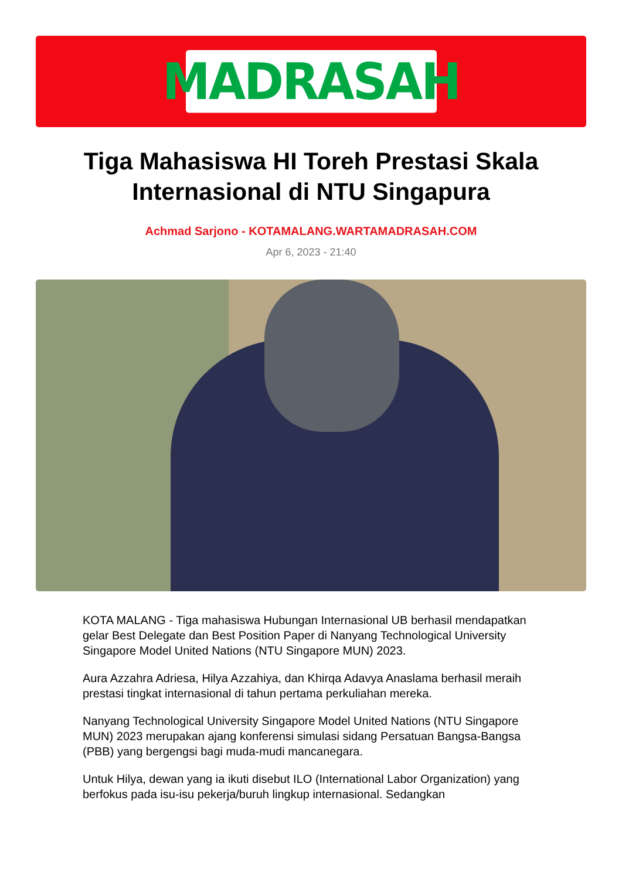MADRASAH
Tiga Mahasiswa HI Toreh Prestasi Skala Internasional di NTU Singapura
Achmad Sarjono - KOTAMALANG.WARTAMADRASAH.COM
Apr 6, 2023 - 21:40
KOTA MALANG - Tiga mahasiswa Hubungan Internasional UB berhasil mendapatkan gelar Best Delegate dan Best Position Paper di Nanyang Technological University Singapore Model United Nations (NTU Singapore MUN) 2023.
Aura Azzahra Adriesa, Hilya Azzahiya, dan Khirqa Adavya Anaslama berhasil meraih prestasi tingkat internasional di tahun pertama perkuliahan mereka.
Nanyang Technological University Singapore Model United Nations (NTU Singapore MUN) 2023 merupakan ajang konferensi simulasi sidang Persatuan Bangsa-Bangsa (PBB) yang bergengsi bagi muda-mudi mancanegara.
Untuk Hilya, dewan yang ia ikuti disebut ILO (International Labor Organization) yang berfokus pada isu-isu pekerja/buruh lingkup internasional. Sedangkan